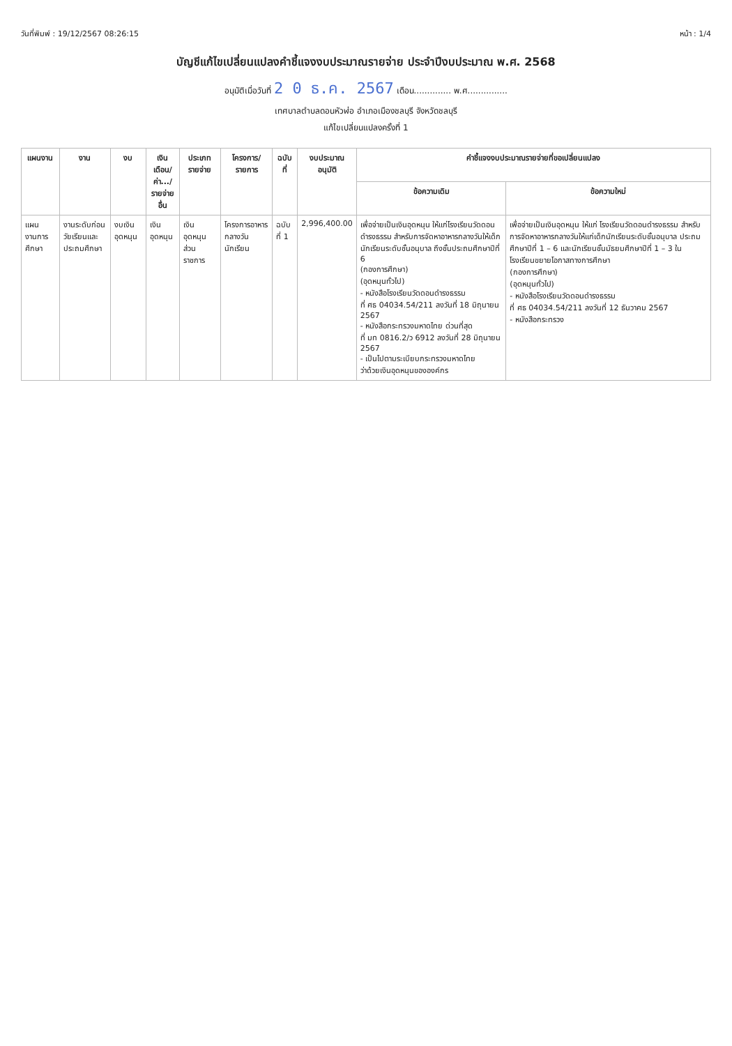วันที่พิมพ์ : 19/12/2567 08:26:15 หน้า : 1/4
บัญชีแก้ไขเปลี่ยนแปลงคำชี้แจงงบประมาณรายจ่าย ประจำปีงบประมาณ พ.ศ. 2568
อนุมัติเมื่อวันที่ 2 0 ธ.ค. 2567 เดือน.............. พ.ศ...............
เทศบาลตำบลดอนหัวฬ่อ อำเภอเมืองชลบุรี จังหวัดชลบุรี
แก้ไขเปลี่ยนแปลงครั้งที่ 1
| แผนงาน | งาน | งบ | เงินเดือน/ ค่า.../ รายจ่ายอื่น | ประเภทรายจ่าย | โครงการ/ รายการ | ฉบับที่ | งบประมาณ อนุมัติ | คำชี้แจงงบประมาณรายจ่ายที่ขอเปลี่ยนแปลง | |
| --- | --- | --- | --- | --- | --- | --- | --- | --- | --- |
| | | | | | | | | ข้อความเดิม | ข้อความใหม่ |
| แผนงานการศึกษา | งานระดับก่อนวัยเรียนและประถมศึกษา | งบเงินอุดหนุน | เงินอุดหนุน | เงินอุดหนุนส่วนราชการ | โครงการอาหารกลางวันนักเรียน | ฉบับที่ 1 | 2,996,400.00 | เพื่อจ่ายเป็นเงินอุดหนุน ให้แก่โรงเรียนวัดดอนดำรงธรรม สำหรับการจัดหาอาหารกลางวันให้เด็กนักเรียนระดับชั้นอนุบาล ถึงชั้นประถมศึกษาปีที่ 6 (กองการศึกษา) (อุดหนุนทั่วไป) - หนังสือโรงเรียนวัดดอนดำรงธรรม ที่ ศธ 04034.54/211 ลงวันที่ 18 มิถุนายน 2567 - หนังสือกระทรวงมหาดไทย ด่วนที่สุด ที่ มท 0816.2/ว 6912 ลงวันที่ 28 มิถุนายน 2567 - เป็นไปตามระเบียบกระทรวงมหาดไทย ว่าด้วยเงินอุดหนุนขององค์กร | เพื่อจ่ายเป็นเงินอุดหนุน ให้แก่ โรงเรียนวัดดอนดำรงธรรม สำหรับการจัดหาอาหารกลางวันให้แก่เด็กนักเรียนระดับชั้นอนุบาล ประถมศึกษาปีที่ 1 – 6 และนักเรียนชั้นมัธยมศึกษาปีที่ 1 – 3 ในโรงเรียนขยายโอกาสทางการศึกษา (กองการศึกษา) (อุดหนุนทั่วไป) - หนังสือโรงเรียนวัดดอนดำรงธรรม ที่ ศธ 04034.54/211 ลงวันที่ 12 ธันวาคม 2567 - หนังสือกระทรวง |